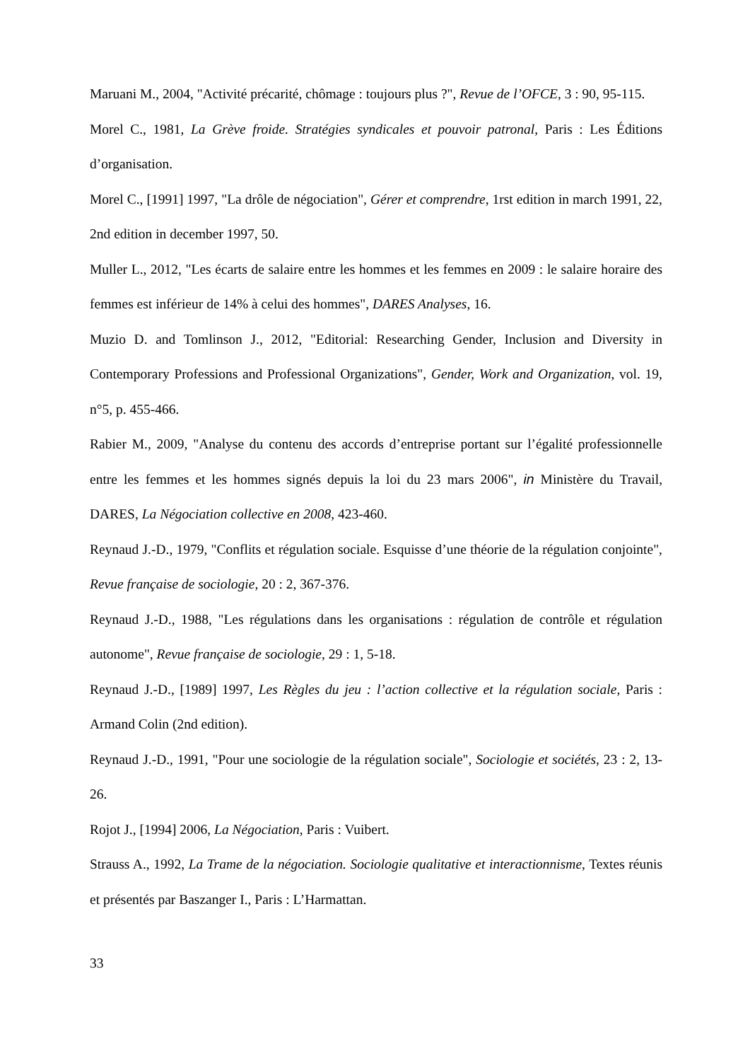Maruani M., 2004, "Activité précarité, chômage : toujours plus ?", Revue de l’OFCE, 3 : 90, 95-115.
Morel C., 1981, La Grève froide. Stratégies syndicales et pouvoir patronal, Paris : Les Éditions d’organisation.
Morel C., [1991] 1997, "La drôle de négociation", Gérer et comprendre, 1rst edition in march 1991, 22, 2nd edition in december 1997, 50.
Muller L., 2012, "Les écarts de salaire entre les hommes et les femmes en 2009 : le salaire horaire des femmes est inférieur de 14% à celui des hommes", DARES Analyses, 16.
Muzio D. and Tomlinson J., 2012, "Editorial: Researching Gender, Inclusion and Diversity in Contemporary Professions and Professional Organizations", Gender, Work and Organization, vol. 19, n°5, p. 455-466.
Rabier M., 2009, "Analyse du contenu des accords d’entreprise portant sur l’égalité professionnelle entre les femmes et les hommes signés depuis la loi du 23 mars 2006", in Ministère du Travail, DARES, La Négociation collective en 2008, 423-460.
Reynaud J.-D., 1979, "Conflits et régulation sociale. Esquisse d’une théorie de la régulation conjointe", Revue française de sociologie, 20 : 2, 367-376.
Reynaud J.-D., 1988, "Les régulations dans les organisations : régulation de contrôle et régulation autonome", Revue française de sociologie, 29 : 1, 5-18.
Reynaud J.-D., [1989] 1997, Les Règles du jeu : l’action collective et la régulation sociale, Paris : Armand Colin (2nd edition).
Reynaud J.-D., 1991, "Pour une sociologie de la régulation sociale", Sociologie et sociétés, 23 : 2, 13-26.
Rojot J., [1994] 2006, La Négociation, Paris : Vuibert.
Strauss A., 1992, La Trame de la négociation. Sociologie qualitative et interactionnisme, Textes réunis et présentés par Baszanger I., Paris : L’Harmattan.
33